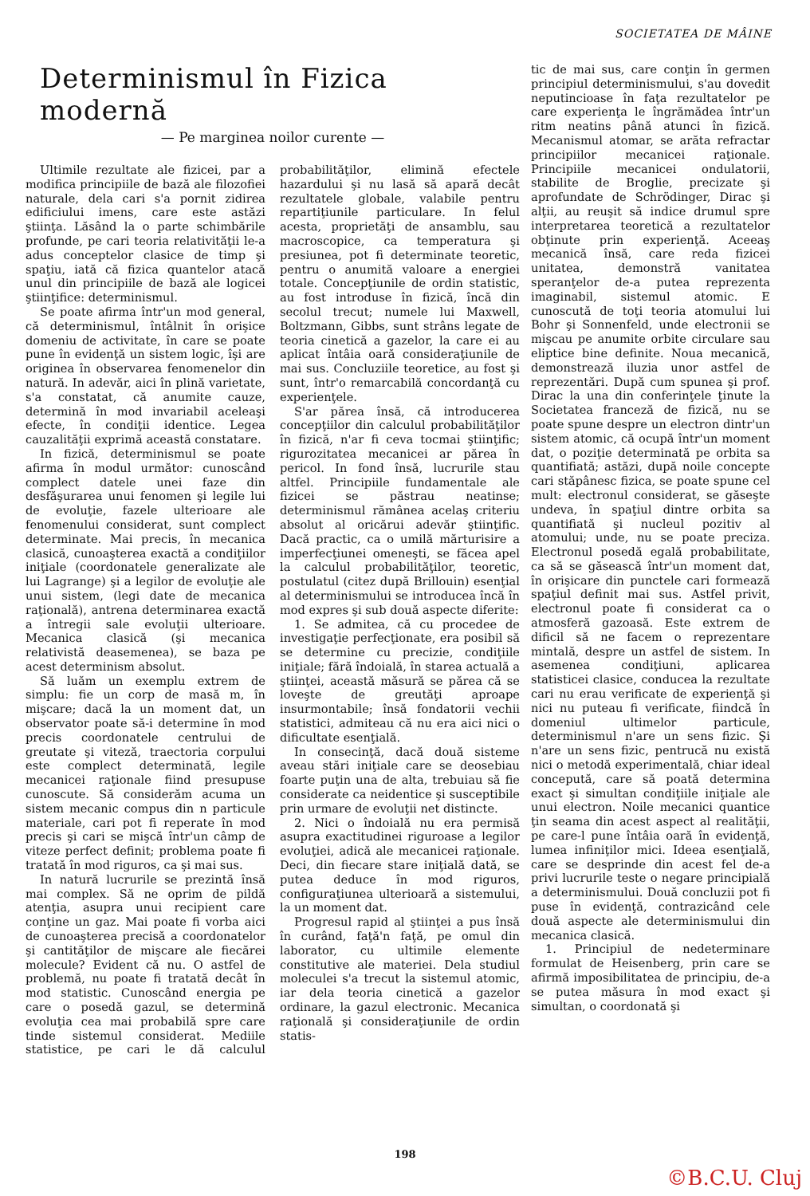SOCIETATEA DE MÂINE
Determinismul în Fizica modernă
— Pe marginea noilor curente —
Ultimile rezultate ale fizicei, par a modifica principiile de bază ale filozofiei naturale, dela cari s'a pornit zidirea edificiului imens, care este astăzi ştiinţa. Lăsând la o parte schimbările profunde, pe cari teoria relativităţii le-a adus conceptelor clasice de timp şi spaţiu, iată că fizica quantelor atacă unul din principiile de bază ale logicei ştiinţifice: determinismul.
Se poate afirma într'un mod general, că determinismul, întâlnit în orişice domeniu de activitate, în care se poate pune în evidenţă un sistem logic, îşi are originea în observarea fenomenelor din natură. In adevăr, aici în plină varietate, s'a constatat, că anumite cauze, determină în mod invariabil aceleaşi efecte, în condiţii identice. Legea cauzalităţii exprimă această constatare.
In fizică, determinismul se poate afirma în modul următor: cunoscând complect datele unei faze din desfăşurarea unui fenomen şi legile lui de evoluţie, fazele ulterioare ale fenomenului considerat, sunt complect determinate. Mai precis, în mecanica clasică, cunoaşterea exactă a condiţiilor iniţiale (coordonatele generalizate ale lui Lagrange) şi a legilor de evoluţie ale unui sistem, (legi date de mecanica raţională), antrena determinarea exactă a întregii sale evoluţii ulterioare. Mecanica clasică (şi mecanica relativistă deasemenea), se baza pe acest determinism absolut.
Să luăm un exemplu extrem de simplu: fie un corp de masă m, în mişcare; dacă la un moment dat, un observator poate să-i determine în mod precis coordonatele centrului de greutate şi viteză, traectoria corpului este complect determinată, legile mecanicei raţionale fiind presupuse cunoscute. Să considerăm acuma un sistem mecanic compus din n particule materiale, cari pot fi reperate în mod precis şi cari se mişcă într'un câmp de viteze perfect definit; problema poate fi tratată în mod riguros, ca şi mai sus.
In natură lucrurile se prezintă însă mai complex. Să ne oprim de pildă atenţia, asupra unui recipient care conţine un gaz. Mai poate fi vorba aici de cunoaşterea precisă a coordonatelor şi cantităţilor de mişcare ale fiecărei molecule? Evident că nu. O astfel de problemă, nu poate fi tratată decât în mod statistic. Cunoscând energia pe care o posedă gazul, se determină evoluţia cea mai probabilă spre care tinde sistemul considerat. Mediile statistice, pe cari le dă calculul probabilităţilor, elimină efectele hazardului şi nu lasă să apară decât rezultatele globale, valabile pentru repartiţiunile particulare. In felul acesta, proprietăţi de ansamblu, sau macroscopice, ca temperatura şi presiunea, pot fi determinate teoretic, pentru o anumită valoare a energiei totale. Concepţiunile de ordin statistic, au fost introduse în fizică, încă din secolul trecut; numele lui Maxwell, Boltzmann, Gibbs, sunt strâns legate de teoria cinetică a gazelor, la care ei au aplicat întâia oară consideraţiunile de mai sus. Concluziile teoretice, au fost şi sunt, într'o remarcabilă concordanţă cu experienţele.
S'ar părea însă, că introducerea concepţiilor din calculul probabilităţilor în fizică, n'ar fi ceva tocmai ştiinţific; rigurozitatea mecanicei ar părea în pericol. In fond însă, lucrurile stau altfel. Principiile fundamentale ale fizicei se păstrau neatinse; determinismul rămânea acelaş criteriu absolut al oricărui adevăr ştiinţific. Dacă practic, ca o umilă mărturisire a imperfecţiunei omeneşti, se făcea apel la calculul probabilităţilor, teoretic, postulatul (citez după Brillouin) esenţial al determinismului se introducea încă în mod expres şi sub două aspecte diferite:
1. Se admitea, că cu procedee de investigaţie perfecţionate, era posibil să se determine cu precizie, condiţiile iniţiale; fără îndoială, în starea actuală a ştiinţei, această măsură se părea că se loveşte de greutăţi aproape insurmontabile; însă fondatorii vechii statistici, admiteau că nu era aici nici o dificultate esenţială.
In consecinţă, dacă două sisteme aveau stări iniţiale care se deosebiau foarte puţin una de alta, trebuiau să fie considerate ca neidentice şi susceptibile prin urmare de evoluţii net distincte.
2. Nici o îndoială nu era permisă asupra exactitudinei riguroase a legilor evoluţiei, adică ale mecanicei raţionale. Deci, din fiecare stare iniţială dată, se putea deduce în mod riguros, configuraţiunea ulterioară a sistemului, la un moment dat.
Progresul rapid al ştiinţei a pus însă în curând, faţă'n faţă, pe omul din laborator, cu ultimile elemente constitutive ale materiei. Dela studiul moleculei s'a trecut la sistemul atomic, iar dela teoria cinetică a gazelor ordinare, la gazul electronic. Mecanica raţională şi consideraţiunile de ordin statis-
tic de mai sus, care conţin în germen principiul determinismului, s'au dovedit neputincioase în faţa rezultatelor pe care experienţa le îngrămădea într'un ritm neatins până atunci în fizică. Mecanismul atomar, se arăta refractar principiilor mecanicei raţionale. Principiile mecanicei ondulatorii, stabilite de Broglie, precizate şi aprofundate de Schrödinger, Dirac şi alţii, au reuşit să indice drumul spre interpretarea teoretică a rezultatelor obţinute prin experienţă. Aceeaş mecanică însă, care reda fizicei unitatea, demonstră vanitatea speranţelor de-a putea reprezenta imaginabil, sistemul atomic. E cunoscută de toţi teoria atomului lui Bohr şi Sonnenfeld, unde electronii se mişcau pe anumite orbite circulare sau eliptice bine definite. Noua mecanică, demonstrează iluzia unor astfel de reprezentări. După cum spunea şi prof. Dirac la una din conferinţele ţinute la Societatea franceză de fizică, nu se poate spune despre un electron dintr'un sistem atomic, că ocupă într'un moment dat, o poziţie determinată pe orbita sa quantifiată; astăzi, după noile concepte cari stăpânesc fizica, se poate spune cel mult: electronul considerat, se găseşte undeva, în spaţiul dintre orbita sa quantifiată şi nucleul pozitiv al atomului; unde, nu se poate preciza. Electronul posedă egală probabilitate, ca să se găsească într'un moment dat, în orişicare din punctele cari formează spaţiul definit mai sus. Astfel privit, electronul poate fi considerat ca o atmosferă gazoasă. Este extrem de dificil să ne facem o reprezentare mintală, despre un astfel de sistem. In asemenea condiţiuni, aplicarea statisticei clasice, conducea la rezultate cari nu erau verificate de experienţă şi nici nu puteau fi verificate, fiindcă în domeniul ultimelor particule, determinismul n'are un sens fizic. Şi n'are un sens fizic, pentrucă nu există nici o metodă experimentală, chiar ideal concepută, care să poată determina exact şi simultan condiţiile iniţiale ale unui electron. Noile mecanici quantice ţin seama din acest aspect al realităţii, pe care-l pune întâia oară în evidenţă, lumea infiniţilor mici. Ideea esenţială, care se desprinde din acest fel de-a privi lucrurile teste o negare principială a determinismului. Două concluzii pot fi puse în evidenţă, contrazicând cele două aspecte ale determinismului din mecanica clasică.
1. Principiul de nedeterminare formulat de Heisenberg, prin care se afirmă imposibilitatea de principiu, de-a se putea măsura în mod exact şi simultan, o coordonată şi
198
©B.C.U. Cluj